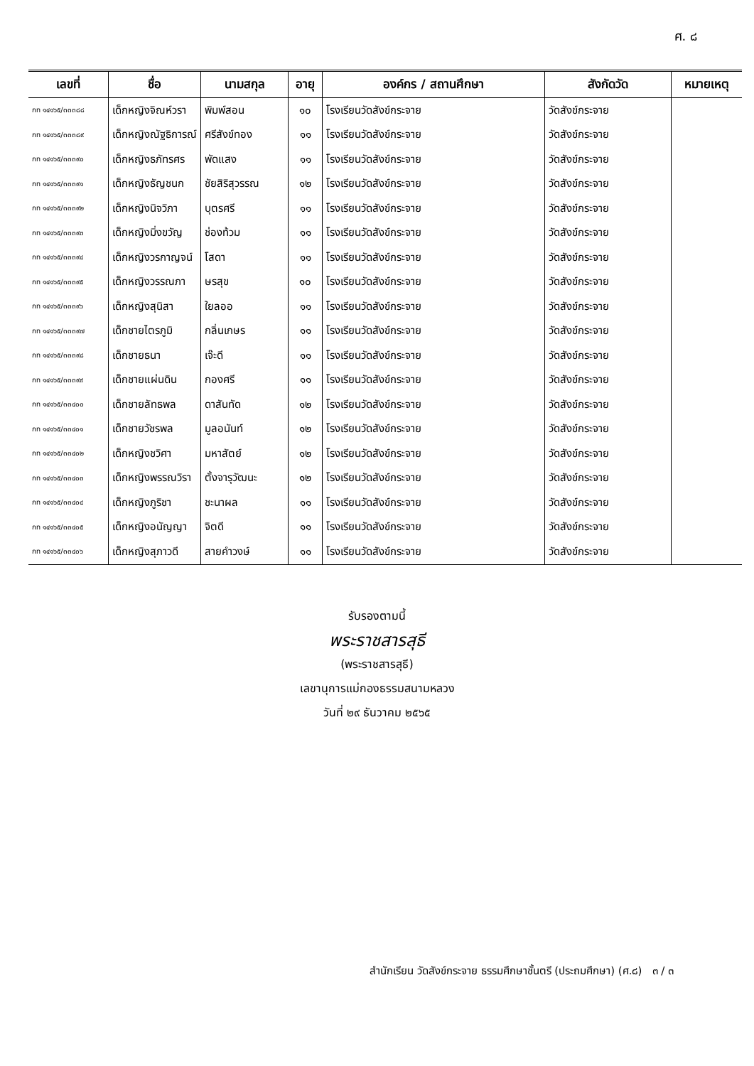ศ. ๘
| เลขที่ | ชื่อ | นามสกุล | อายุ | องค์กร / สถานศึกษา | สังกัดวัด | หมายเหตุ |
| --- | --- | --- | --- | --- | --- | --- |
| กท ๑๔๑๖๕/๓๓๓๘๘ | เด็กหญิงจิณห์วรา | พิมพ์สอน | ๑๐ | โรงเรียนวัดสังข์กระจาย | วัดสังข์กระจาย | |
| กท ๑๔๑๖๕/๓๓๓๘๙ | เด็กหญิงณัฐธิการณ์ | ศรีสังข์ทอง | ๑๑ | โรงเรียนวัดสังข์กระจาย | วัดสังข์กระจาย | |
| กท ๑๔๑๖๕/๓๓๓๙๐ | เด็กหญิงธภัทรศร | พัดแสง | ๑๑ | โรงเรียนวัดสังข์กระจาย | วัดสังข์กระจาย | |
| กท ๑๔๑๖๕/๓๓๓๙๑ | เด็กหญิงธัญชนก | ชัยสิริสุวรรณ | ๑๒ | โรงเรียนวัดสังข์กระจาย | วัดสังข์กระจาย | |
| กท ๑๔๑๖๕/๓๓๓๙๒ | เด็กหญิงนิจวิภา | บุตรศรี | ๑๑ | โรงเรียนวัดสังข์กระจาย | วัดสังข์กระจาย | |
| กท ๑๔๑๖๕/๓๓๓๙๓ | เด็กหญิงมิ่งขวัญ | ช่องท้วม | ๑๑ | โรงเรียนวัดสังข์กระจาย | วัดสังข์กระจาย | |
| กท ๑๔๑๖๕/๓๓๓๙๔ | เด็กหญิงวรกาญจน์ | โสดา | ๑๑ | โรงเรียนวัดสังข์กระจาย | วัดสังข์กระจาย | |
| กท ๑๔๑๖๕/๓๓๓๙๕ | เด็กหญิงวรรณภา | ษรสุข | ๑๐ | โรงเรียนวัดสังข์กระจาย | วัดสังข์กระจาย | |
| กท ๑๔๑๖๕/๓๓๓๙๖ | เด็กหญิงสุนิสา | ใยลออ | ๑๑ | โรงเรียนวัดสังข์กระจาย | วัดสังข์กระจาย | |
| กท ๑๔๑๖๕/๓๓๓๙๗ | เด็กชายไตรภูมิ | กลิ่นเกษร | ๑๑ | โรงเรียนวัดสังข์กระจาย | วัดสังข์กระจาย | |
| กท ๑๔๑๖๕/๓๓๓๙๘ | เด็กชายธนา | เจ๊ะดี | ๑๑ | โรงเรียนวัดสังข์กระจาย | วัดสังข์กระจาย | |
| กท ๑๔๑๖๕/๓๓๓๙๙ | เด็กชายแผ่นดิน | กองศรี | ๑๑ | โรงเรียนวัดสังข์กระจาย | วัดสังข์กระจาย | |
| กท ๑๔๑๖๕/๓๓๔๐๐ | เด็กชายลัทธพล | ดาสันทัด | ๑๒ | โรงเรียนวัดสังข์กระจาย | วัดสังข์กระจาย | |
| กท ๑๔๑๖๕/๓๓๔๐๑ | เด็กชายวัชรพล | มูลอนันท์ | ๑๒ | โรงเรียนวัดสังข์กระจาย | วัดสังข์กระจาย | |
| กท ๑๔๑๖๕/๓๓๔๐๒ | เด็กหญิงชวิศา | มหาสัตย์ | ๑๒ | โรงเรียนวัดสังข์กระจาย | วัดสังข์กระจาย | |
| กท ๑๔๑๖๕/๓๓๔๐๓ | เด็กหญิงพรรณวิรา | ตั้งจารุวัฒนะ | ๑๒ | โรงเรียนวัดสังข์กระจาย | วัดสังข์กระจาย | |
| กท ๑๔๑๖๕/๓๓๔๐๔ | เด็กหญิงภูริชา | ชะนาผล | ๑๑ | โรงเรียนวัดสังข์กระจาย | วัดสังข์กระจาย | |
| กท ๑๔๑๖๕/๓๓๔๐๕ | เด็กหญิงอนัญญา | จิตดี | ๑๑ | โรงเรียนวัดสังข์กระจาย | วัดสังข์กระจาย | |
| กท ๑๔๑๖๕/๓๓๔๐๖ | เด็กหญิงสุภาวดี | สายคำวงษ์ | ๑๑ | โรงเรียนวัดสังข์กระจาย | วัดสังข์กระจาย | |
รับรองตามนี้
พระราชสารสุธี
(พระราชสารสุธี)
เลขานุการแม่กองธรรมสนามหลวง
วันที่ ๒๙ ธันวาคม ๒๕๖๕
สำนักเรียน วัดสังข์กระจาย ธรรมศึกษาชั้นตรี (ประถมศึกษา) (ศ.๘) ๓ / ๓